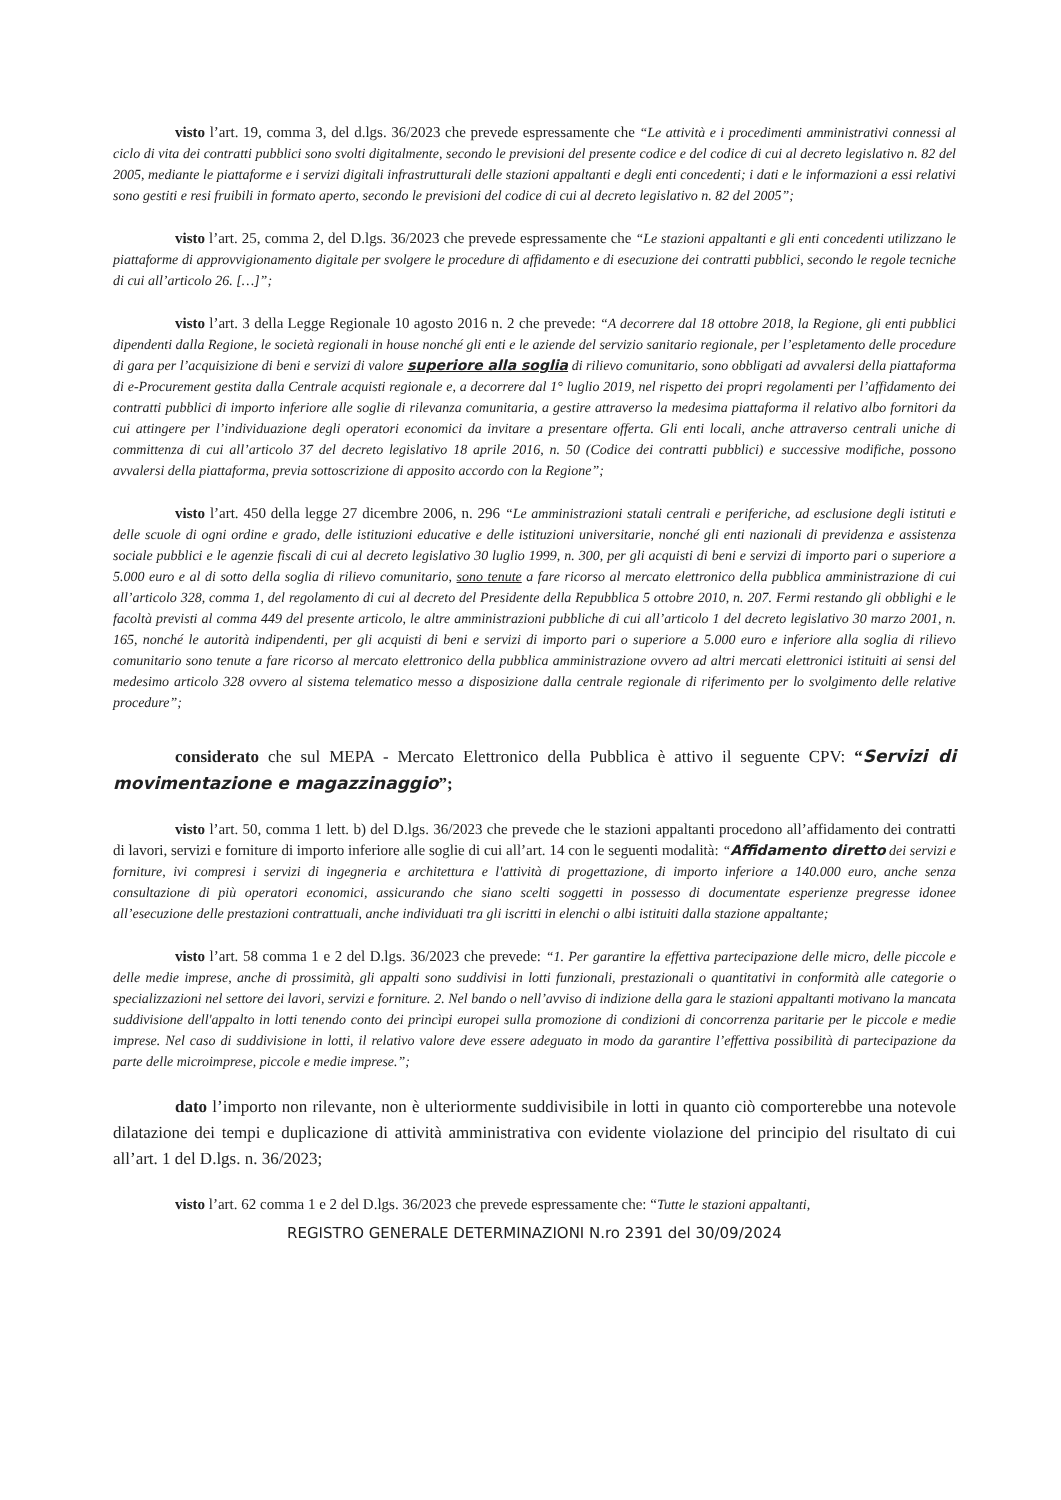visto l’art. 19, comma 3, del d.lgs. 36/2023 che prevede espressamente che “Le attività e i procedimenti amministrativi connessi al ciclo di vita dei contratti pubblici sono svolti digitalmente, secondo le previsioni del presente codice e del codice di cui al decreto legislativo n. 82 del 2005, mediante le piattaforme e i servizi digitali infrastrutturali delle stazioni appaltanti e degli enti concedenti; i dati e le informazioni a essi relativi sono gestiti e resi fruibili in formato aperto, secondo le previsioni del codice di cui al decreto legislativo n. 82 del 2005”;
visto l’art. 25, comma 2, del D.lgs. 36/2023 che prevede espressamente che “Le stazioni appaltanti e gli enti concedenti utilizzano le piattaforme di approvvigionamento digitale per svolgere le procedure di affidamento e di esecuzione dei contratti pubblici, secondo le regole tecniche di cui all’articolo 26. […]”;
visto l’art. 3 della Legge Regionale 10 agosto 2016 n. 2 che prevede: “A decorrere dal 18 ottobre 2018, la Regione, gli enti pubblici dipendenti dalla Regione, le società regionali in house nonché gli enti e le aziende del servizio sanitario regionale, per l’espletamento delle procedure di gara per l’acquisizione di beni e servizi di valore superiore alla soglia di rilievo comunitario, sono obbligati ad avvalersi della piattaforma di e-Procurement gestita dalla Centrale acquisti regionale e, a decorrere dal 1° luglio 2019, nel rispetto dei propri regolamenti per l’affidamento dei contratti pubblici di importo inferiore alle soglie di rilevanza comunitaria, a gestire attraverso la medesima piattaforma il relativo albo fornitori da cui attingere per l’individuazione degli operatori economici da invitare a presentare offerta. Gli enti locali, anche attraverso centrali uniche di committenza di cui all’articolo 37 del decreto legislativo 18 aprile 2016, n. 50 (Codice dei contratti pubblici) e successive modifiche, possono avvalersi della piattaforma, previa sottoscrizione di apposito accordo con la Regione”;
visto l’art. 450 della legge 27 dicembre 2006, n. 296 “Le amministrazioni statali centrali e periferiche, ad esclusione degli istituti e delle scuole di ogni ordine e grado, delle istituzioni educative e delle istituzioni universitarie, nonché gli enti nazionali di previdenza e assistenza sociale pubblici e le agenzie fiscali di cui al decreto legislativo 30 luglio 1999, n. 300, per gli acquisti di beni e servizi di importo pari o superiore a 5.000 euro e al di sotto della soglia di rilievo comunitario, sono tenute a fare ricorso al mercato elettronico della pubblica amministrazione di cui all’articolo 328, comma 1, del regolamento di cui al decreto del Presidente della Repubblica 5 ottobre 2010, n. 207. Fermi restando gli obblighi e le facoltà previsti al comma 449 del presente articolo, le altre amministrazioni pubbliche di cui all’articolo 1 del decreto legislativo 30 marzo 2001, n. 165, nonché le autorità indipendenti, per gli acquisti di beni e servizi di importo pari o superiore a 5.000 euro e inferiore alla soglia di rilievo comunitario sono tenute a fare ricorso al mercato elettronico della pubblica amministrazione ovvero ad altri mercati elettronici istituiti ai sensi del medesimo articolo 328 ovvero al sistema telematico messo a disposizione dalla centrale regionale di riferimento per lo svolgimento delle relative procedure”;
considerato che sul MEPA - Mercato Elettronico della Pubblica è attivo il seguente CPV: “Servizi di movimentazione e magazzinaggio”;
visto l’art. 50, comma 1 lett. b) del D.lgs. 36/2023 che prevede che le stazioni appaltanti procedono all’affidamento dei contratti di lavori, servizi e forniture di importo inferiore alle soglie di cui all’art. 14 con le seguenti modalità: “Affidamento diretto dei servizi e forniture, ivi compresi i servizi di ingegneria e architettura e l'attività di progettazione, di importo inferiore a 140.000 euro, anche senza consultazione di più operatori economici, assicurando che siano scelti soggetti in possesso di documentate esperienze pregresse idonee all’esecuzione delle prestazioni contrattuali, anche individuati tra gli iscritti in elenchi o albi istituiti dalla stazione appaltante;
visto l’art. 58 comma 1 e 2 del D.lgs. 36/2023 che prevede: “1. Per garantire la effettiva partecipazione delle micro, delle piccole e delle medie imprese, anche di prossimità, gli appalti sono suddivisi in lotti funzionali, prestazionali o quantitativi in conformità alle categorie o specializzazioni nel settore dei lavori, servizi e forniture. 2. Nel bando o nell’avviso di indizione della gara le stazioni appaltanti motivano la mancata suddivisione dell'appalto in lotti tenendo conto dei princìpi europei sulla promozione di condizioni di concorrenza paritarie per le piccole e medie imprese. Nel caso di suddivisione in lotti, il relativo valore deve essere adeguato in modo da garantire l’effettiva possibilità di partecipazione da parte delle microimprese, piccole e medie imprese.”;
dato l’importo non rilevante, non è ulteriormente suddivisibile in lotti in quanto ciò comporterebbe una notevole dilatazione dei tempi e duplicazione di attività amministrativa con evidente violazione del principio del risultato di cui all’art. 1 del D.lgs. n. 36/2023;
visto l’art. 62 comma 1 e 2 del D.lgs. 36/2023 che prevede espressamente che: “Tutte le stazioni appaltanti,
REGISTRO GENERALE DETERMINAZIONI N.ro 2391 del 30/09/2024